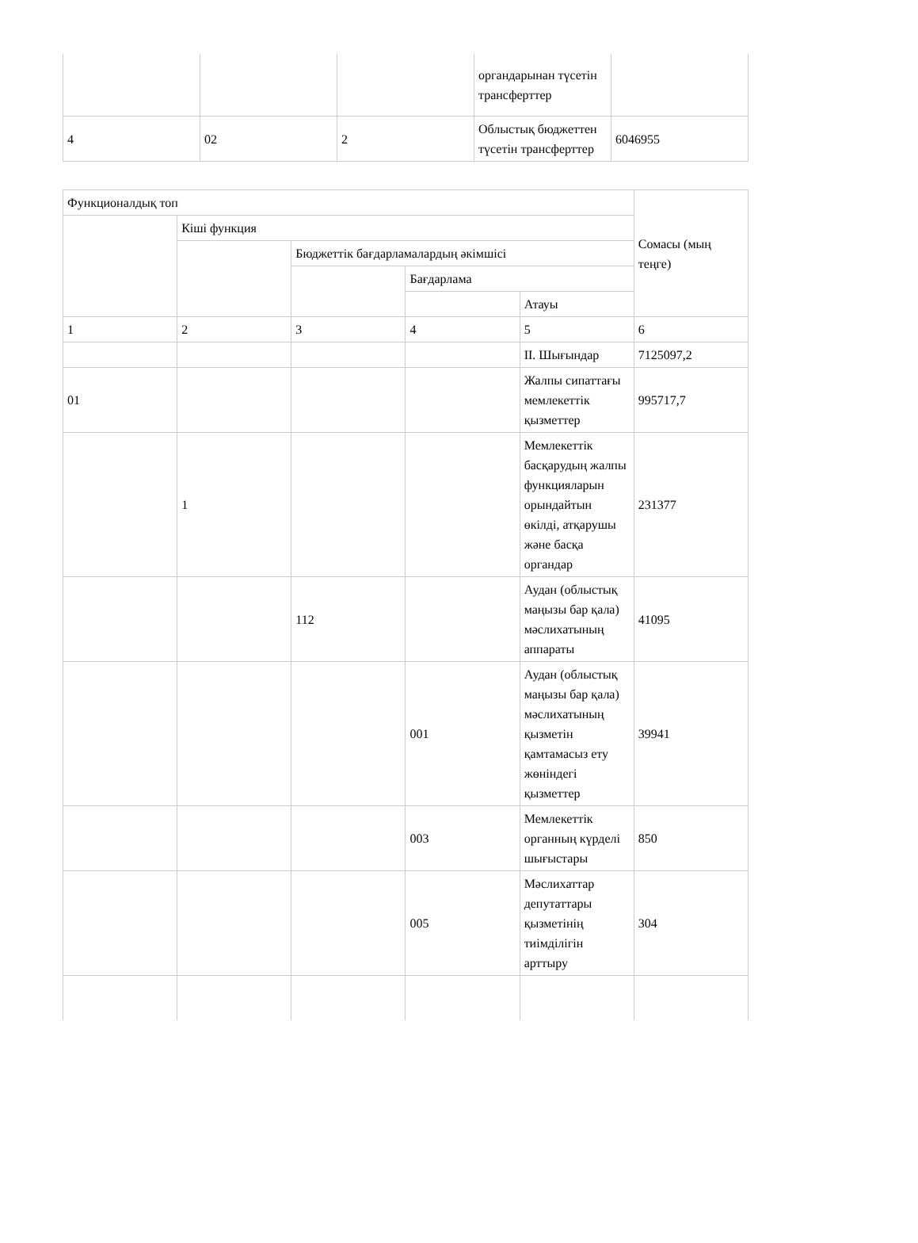| | | | органдарынан түсетін трансферттер | |
| 4 | 02 | 2 | Облыстық бюджеттен түсетін трансферттер | 6046955 |
| Функционалдық топ | | | | | Сомасы (мың теңге) |
| | Кіші функция | | | | |
| | | Бюджеттік бағдарламалардың әкімшісі | | | |
| | | | Бағдарлама | | |
| | | | | Атауы | |
| 1 | 2 | 3 | 4 | 5 | 6 |
| | | | | II. Шығындар | 7125097,2 |
| 01 | | | | Жалпы сипаттағы мемлекеттік қызметтер | 995717,7 |
| | 1 | | | Мемлекеттік басқарудың жалпы функцияларын орындайтын өкілді, атқарушы және басқа органдар | 231377 |
| | | 112 | | Аудан (облыстық маңызы бар қала) мәслихатының аппараты | 41095 |
| | | | 001 | Аудан (облыстық маңызы бар қала) мәслихатының қызметін қамтамасыз ету жөніндегі қызметтер | 39941 |
| | | | 003 | Мемлекеттік органның күрделі шығыстары | 850 |
| | | | 005 | Мәслихаттар депутаттары қызметінің тиімділігін арттыру | 304 |